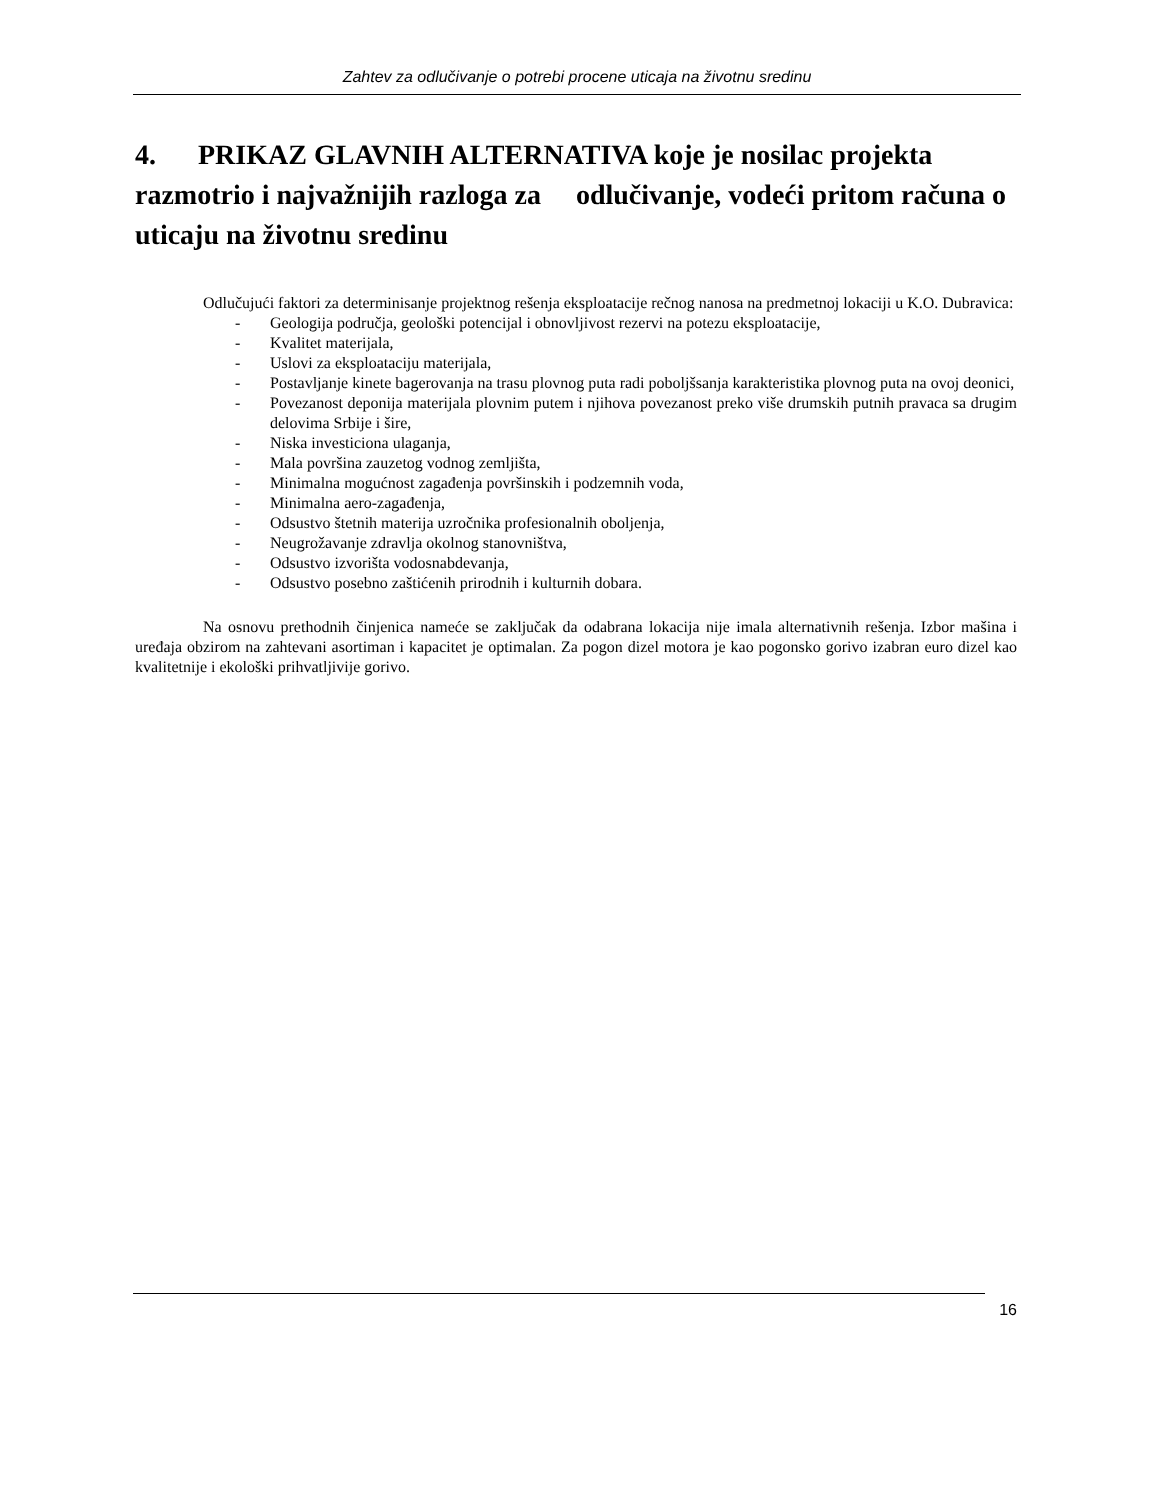Zahtev za odlučivanje o potrebi procene uticaja na životnu sredinu
4. PRIKAZ GLAVNIH ALTERNATIVA koje je nosilac projekta razmotrio i najvažnijih razloga za odlučivanje, vodeći pritom računa o uticaju na životnu sredinu
Odlučujući faktori za determinisanje projektnog rešenja eksploatacije rečnog nanosa na predmetnoj lokaciji u K.O. Dubravica:
- Geologija područja, geološki potencijal i obnovljivost rezervi na potezu eksploatacije,
- Kvalitet materijala,
- Uslovi za eksploataciju materijala,
- Postavljanje kinete bagerovanja na trasu plovnog puta radi poboljšsanja karakteristika plovnog puta na ovoj deonici,
- Povezanost deponija materijala plovnim putem i njihova povezanost preko više drumskih putnih pravaca sa drugim delovima Srbije i šire,
- Niska investiciona ulaganja,
- Mala površina zauzetog vodnog zemljišta,
- Minimalna mogućnost zagađenja površinskih i podzemnih voda,
- Minimalna aero-zagađenja,
- Odsustvo štetnih materija uzročnika profesionalnih oboljenja,
- Neugrožavanje zdravlja okolnog stanovništva,
- Odsustvo izvorišta vodosnabdevanja,
- Odsustvo posebno zaštićenih prirodnih i kulturnih dobara.
Na osnovu prethodnih činjenica nameće se zaključak da odabrana lokacija nije imala alternativnih rešenja. Izbor mašina i uređaja obzirom na zahtevani asortiman i kapacitet je optimalan. Za pogon dizel motora je kao pogonsko gorivo izabran euro dizel kao kvalitetnije i ekološki prihvatljivije gorivo.
16